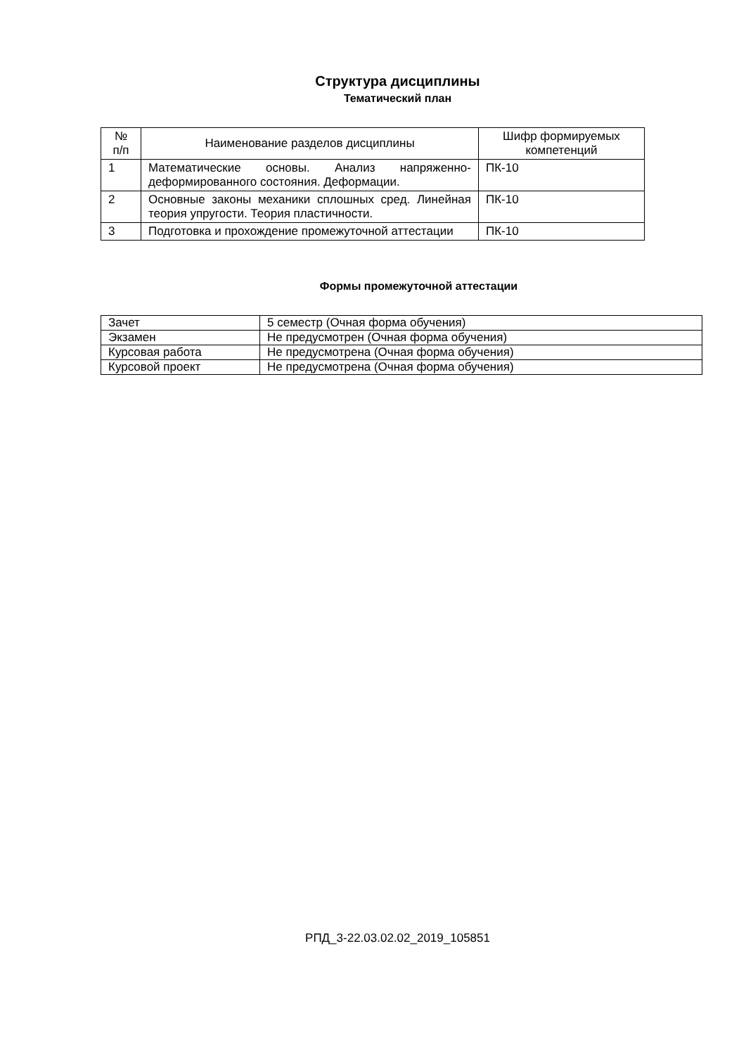Структура дисциплины
Тематический план
| № п/п | Наименование разделов дисциплины | Шифр формируемых компетенций |
| --- | --- | --- |
| 1 | Математические основы. Анализ напряженно-деформированного состояния. Деформации. | ПК-10 |
| 2 | Основные законы механики сплошных сред. Линейная теория упругости. Теория пластичности. | ПК-10 |
| 3 | Подготовка и прохождение промежуточной аттестации | ПК-10 |
Формы промежуточной аттестации
| Зачет | 5 семестр (Очная форма обучения) |
| Экзамен | Не предусмотрен (Очная форма обучения) |
| Курсовая работа | Не предусмотрена (Очная форма обучения) |
| Курсовой проект | Не предусмотрена (Очная форма обучения) |
РПД_3-22.03.02.02_2019_105851